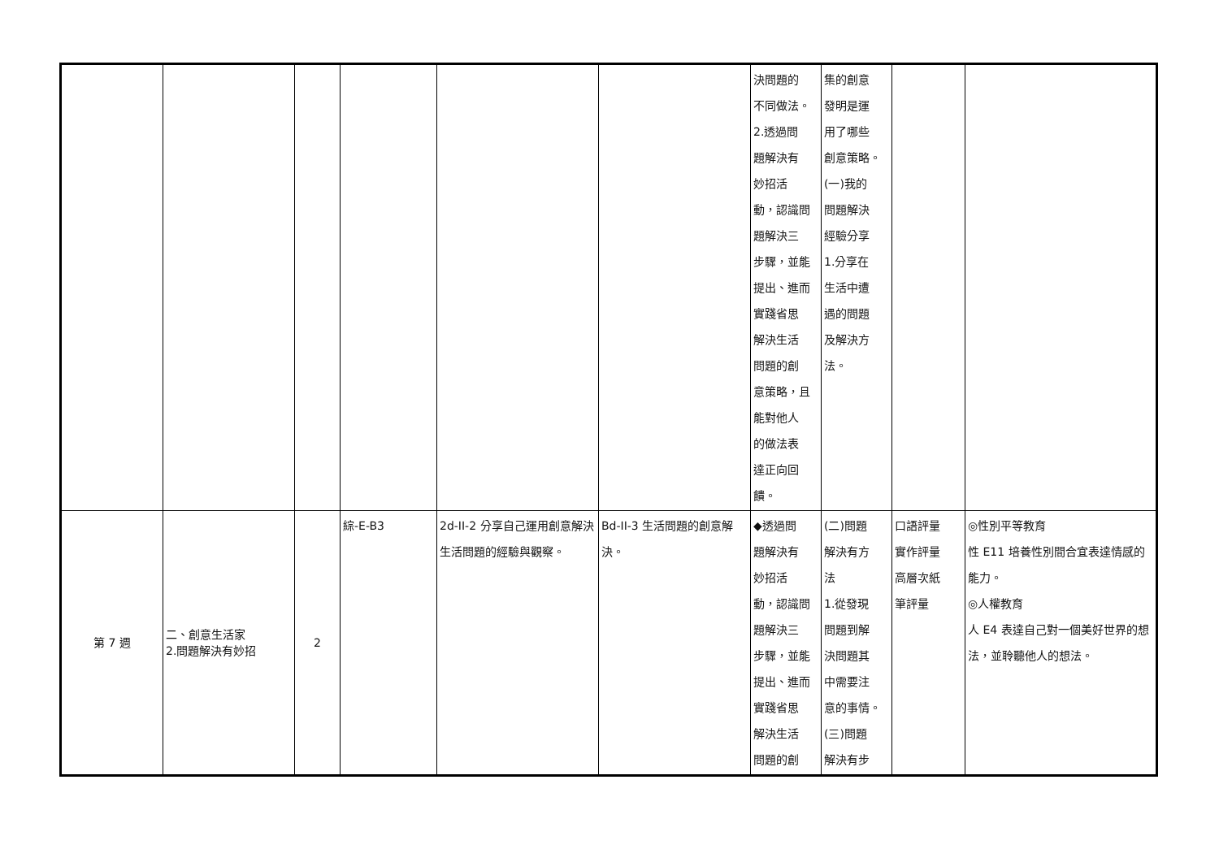| | | | | | | 決問題的 不同做法。 2.透過問 題解決有 妙招活 動，認識問 題解決三 步驟，並能 提出、進而 實踐省思 解決生活 問題的創 意策略，且 能對他人 的做法表 達正向回 饋。 | 集的創意 發明是運 用了哪些 創意策略。 (一)我的 問題解決 經驗分享 1.分享在 生活中遭 遇的問題 及解決方 法。 | | |
| 第 7 週 | 二、創意生活家 2.問題解決有妙招 | 2 | 綜-E-B3 | 2d-II-2 分享自己運用創意解決生活問題的經驗與觀察。 | Bd-II-3 生活問題的創意解決。 | ◆透過問 題解決有 妙招活 動，認識問 題解決三 步驟，並能 提出、進而 實踐省思 解決生活 問題的創 | (二)問題 解決有方 法 1.從發現 問題到解 決問題其 中需要注 意的事情。 (三)問題 解決有步 | 口語評量 實作評量 高層次紙 筆評量 | ◎性別平等教育 性 E11 培養性別間合宜表達情感的能力。 ◎人權教育 人 E4 表達自己對一個美好世界的想法，並聆聽他人的想法。 |